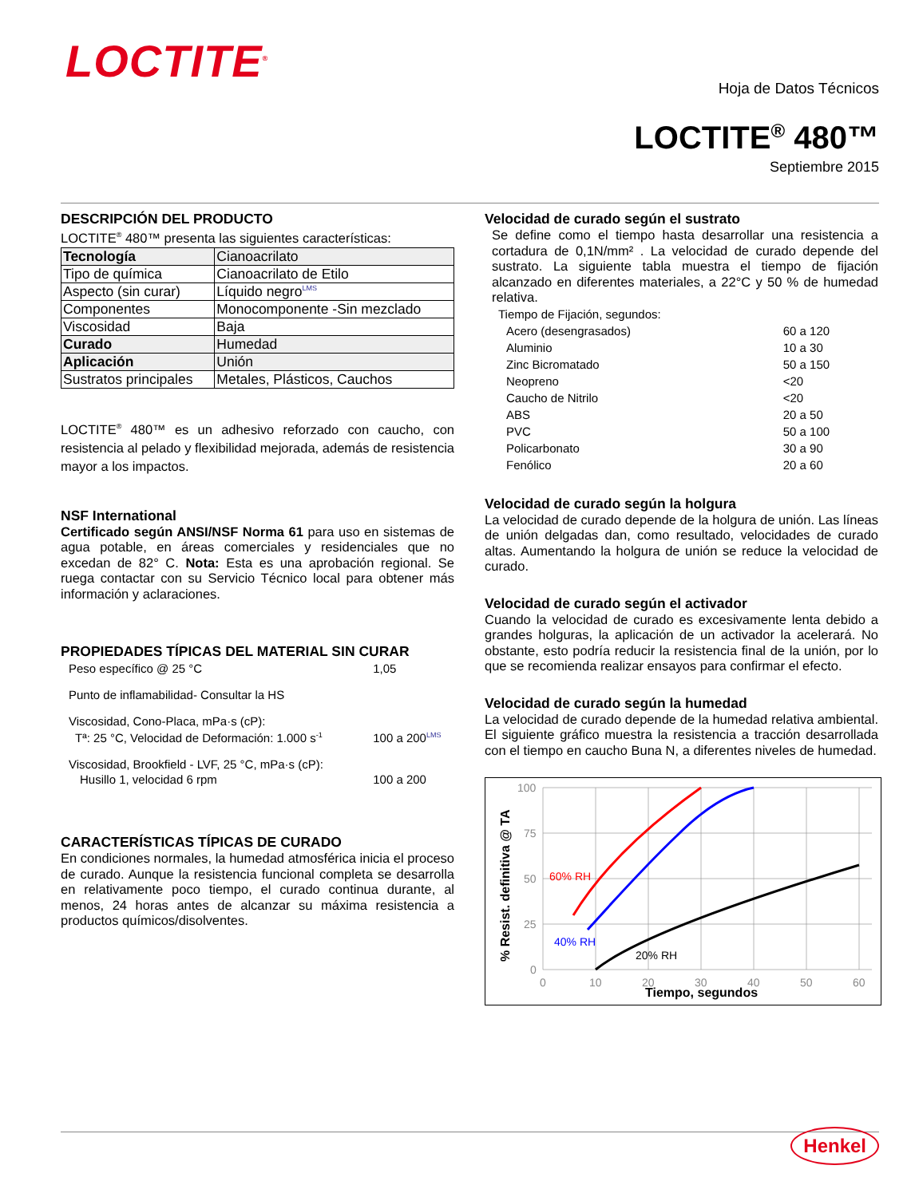LOCTITE<sup>®</sup>
Hoja de Datos Técnicos
LOCTITE<sup>®</sup> 480™
Septiembre 2015
DESCRIPCIÓN DEL PRODUCTO
LOCTITE<sup>®</sup> 480™ presenta las siguientes características:
| Tecnología | Cianoacrilato |
| Tipo de química | Cianoacrilato de Etilo |
| Aspecto (sin curar) | Líquido negro<sup>LMS</sup> |
| Componentes | Monocomponente -Sin mezclado |
| Viscosidad | Baja |
| Curado | Humedad |
| Aplicación | Unión |
| Sustratos principales | Metales, Plásticos, Cauchos |
LOCTITE<sup>®</sup> 480™ es un adhesivo reforzado con caucho, con resistencia al pelado y flexibilidad mejorada, además de resistencia mayor a los impactos.
NSF International
Certificado según ANSI/NSF Norma 61 para uso en sistemas de agua potable, en áreas comerciales y residenciales que no excedan de 82° C. Nota: Esta es una aprobación regional. Se ruega contactar con su Servicio Técnico local para obtener más información y aclaraciones.
PROPIEDADES TÍPICAS DEL MATERIAL SIN CURAR
| Peso específico @ 25 °C | 1,05 |
| Punto de inflamabilidad- Consultar la HS | |
| Viscosidad, Cono-Placa, mPa·s (cP): | |
| Tª: 25 °C, Velocidad de Deformación: 1.000 s<sup>-1</sup> | 100 a 200<sup>LMS</sup> |
| Viscosidad, Brookfield - LVF, 25 °C, mPa·s (cP): | |
| Husillo 1, velocidad 6 rpm | 100 a 200 |
CARACTERÍSTICAS TÍPICAS DE CURADO
En condiciones normales, la humedad atmosférica inicia el proceso de curado. Aunque la resistencia funcional completa se desarrolla en relativamente poco tiempo, el curado continua durante, al menos, 24 horas antes de alcanzar su máxima resistencia a productos químicos/disolventes.
Velocidad de curado según el sustrato
Se define como el tiempo hasta desarrollar una resistencia a cortadura de 0,1N/mm² . La velocidad de curado depende del sustrato. La siguiente tabla muestra el tiempo de fijación alcanzado en diferentes materiales, a 22°C y 50 % de humedad relativa.
| Tiempo de Fijación, segundos: | |
| Acero (desengrasados) | 60 a 120 |
| Aluminio | 10 a 30 |
| Zinc Bicromatado | 50 a 150 |
| Neopreno | <20 |
| Caucho de Nitrilo | <20 |
| ABS | 20 a 50 |
| PVC | 50 a 100 |
| Policarbonato | 30 a 90 |
| Fenólico | 20 a 60 |
Velocidad de curado según la holgura
La velocidad de curado depende de la holgura de unión. Las líneas de unión delgadas dan, como resultado, velocidades de curado altas. Aumentando la holgura de unión se reduce la velocidad de curado.
Velocidad de curado según el activador
Cuando la velocidad de curado es excesivamente lenta debido a grandes holguras, la aplicación de un activador la acelerará. No obstante, esto podría reducir la resistencia final de la unión, por lo que se recomienda realizar ensayos para confirmar el efecto.
Velocidad de curado según la humedad
La velocidad de curado depende de la humedad relativa ambiental. El siguiente gráfico muestra la resistencia a tracción desarrollada con el tiempo en caucho Buna N, a diferentes niveles de humedad.
100
75
50
25
0
0
10
20
30
40
50
60
Tiempo, segundos
% Resist. definitiva @ TA
60% RH
40% RH
20% RH
Henkel